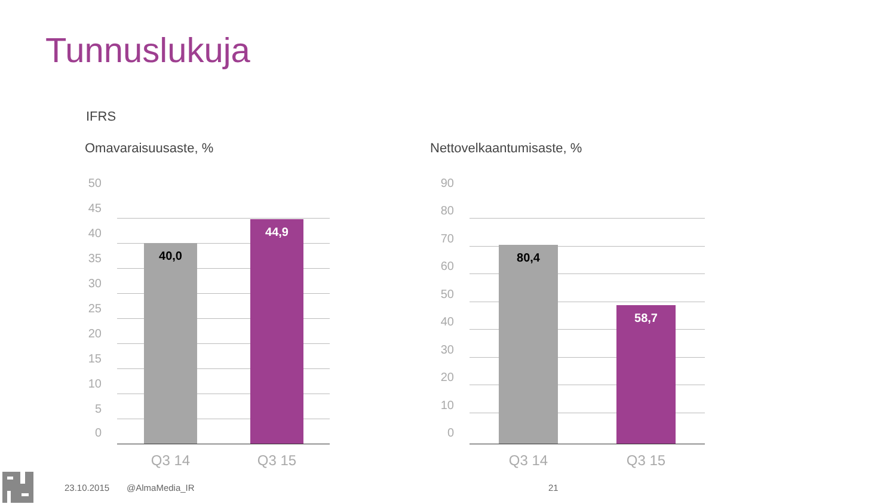Tunnuslukuja
IFRS
Omavaraisuusaste, %
50
45
40
35
30
25
20
15
10
5
0
40,0
44,9
Q3 14 Q3 15
Nettovelkaantumisaste, %
90
80
70
60
50
40
30
20
10
0
80,4
58,7
Q3 14 Q3 15
23.10.2015 @AlmaMedia_IR 21